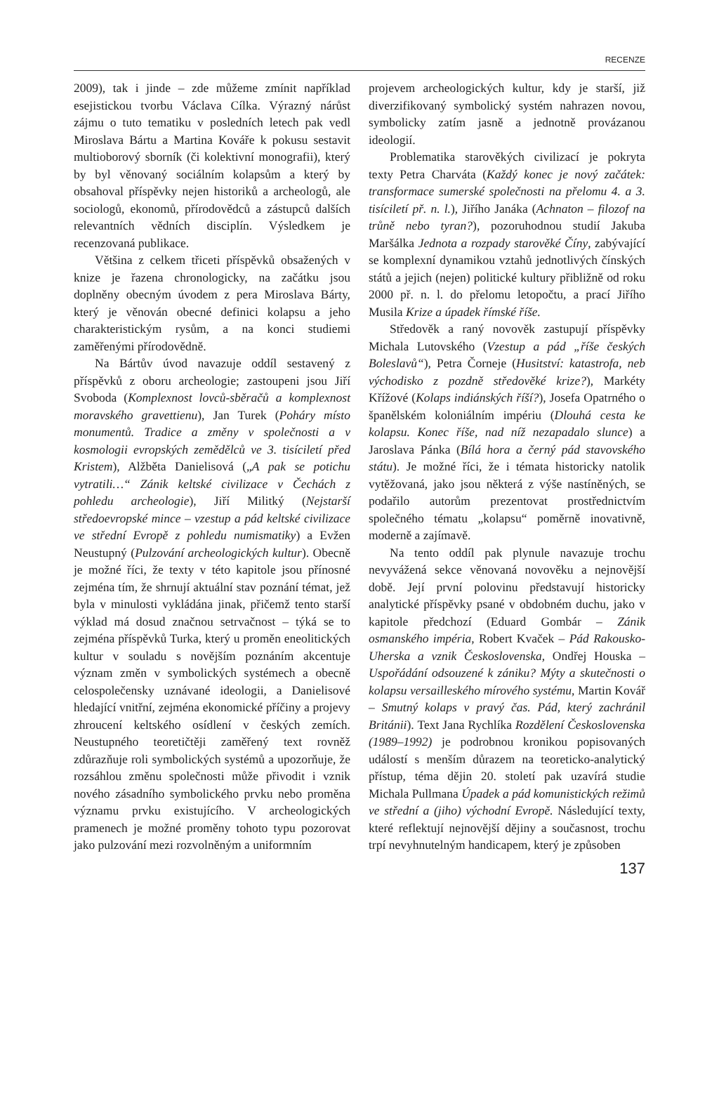RECENZE
2009), tak i jinde – zde můžeme zmínit například esejistickou tvorbu Václava Cílka. Výrazný nárůst zájmu o tuto tematiku v posledních letech pak vedl Miroslava Bártu a Martina Kováře k pokusu sestavit multioborový sborník (či kolektivní monografii), který by byl věnovaný sociálním kolapsům a který by obsahoval příspěvky nejen historiků a archeologů, ale sociologů, ekonomů, přírodovědců a zástupců dalších relevantních vědních disciplín. Výsledkem je recenzovaná publikace.
Většina z celkem třiceti příspěvků obsažených v knize je řazena chronologicky, na začátku jsou doplněny obecným úvodem z pera Miroslava Bárty, který je věnován obecné definici kolapsu a jeho charakteristickým rysům, a na konci studiemi zaměřenými přírodovědně.
Na Bártův úvod navazuje oddíl sestavený z příspěvků z oboru archeologie; zastoupeni jsou Jiří Svoboda (Komplexnost lovců-sběračů a komplexnost moravského gravettienu), Jan Turek (Poháry místo monumentů. Tradice a změny v společnosti a v kosmologii evropských zemědělců ve 3. tisíciletí před Kristem), Alžběta Danielisová („A pak se potichu vytratili…“ Zánik keltské civilizace v Čechách z pohledu archeologie), Jiří Militký (Nejstarší středoevropské mince – vzestup a pád keltské civilizace ve střední Evropě z pohledu numismatiky) a Evžen Neustupný (Pulzování archeologických kultur). Obecně je možné říci, že texty v této kapitole jsou přínosné zejména tím, že shrnují aktuální stav poznání témat, jež byla v minulosti vykládána jinak, přičemž tento starší výklad má dosud značnou setrvačnost – týká se to zejména příspěvků Turka, který u proměn eneolitických kultur v souladu s novějším poznáním akcentuje význam změn v symbolických systémech a obecně celospolečensky uznávané ideologii, a Danielisové hledající vnitřní, zejména ekonomické příčiny a projevy zhroucení keltského osídlení v českých zemích. Neustupného teoretičtěji zaměřený text rovněž zdůrazňuje roli symbolických systémů a upozorňuje, že rozsáhlou změnu společnosti může přivodit i vznik nového zásadního symbolického prvku nebo proměna významu prvku existujícího. V archeologických pramenech je možné proměny tohoto typu pozorovat jako pulzování mezi rozvolněným a uniformním
projevem archeologických kultur, kdy je starší, již diverzifikovaný symbolický systém nahrazen novou, symbolicky zatím jasně a jednotně provázanou ideologií.
Problematika starověkých civilizací je pokryta texty Petra Charváta (Každý konec je nový začátek: transformace sumerské společnosti na přelomu 4. a 3. tisíciletí př. n. l.), Jiřího Janáka (Achnaton – filozof na trůně nebo tyran?), pozoruhodnou studií Jakuba Maršálka Jednota a rozpady starověké Číny, zabývající se komplexní dynamikou vztahů jednotlivých čínských států a jejich (nejen) politické kultury přibližně od roku 2000 př. n. l. do přelomu letopočtu, a prací Jiřího Musila Krize a úpadek římské říše.
Středověk a raný novověk zastupují příspěvky Michala Lutovského (Vzestup a pád „říše českých Boleslavů“), Petra Čorneje (Husitství: katastrofa, neb východisko z pozdně středověké krize?), Markéty Křížové (Kolaps indiánských říší?), Josefa Opatrného o španělském koloniálním impériu (Dlouhá cesta ke kolapsu. Konec říše, nad níž nezapadalo slunce) a Jaroslava Pánka (Bílá hora a černý pád stavovského státu). Je možné říci, že i témata historicky natolik vytěžovaná, jako jsou některá z výše nastíněných, se podařilo autorům prezentovat prostřednictvím společného tématu „kolapsu“ poměrně inovativně, moderně a zajímavě.
Na tento oddíl pak plynule navazuje trochu nevyvážená sekce věnovaná novověku a nejnovější době. Její první polovinu představují historicky analytické příspěvky psané v obdobném duchu, jako v kapitole předchozí (Eduard Gombár – Zánik osmanského impéria, Robert Kvaček – Pád Rakousko-Uherska a vznik Československa, Ondřej Houska – Uspořádání odsouzené k zániku? Mýty a skutečnosti o kolapsu versailleského mírového systému, Martin Kovář – Smutný kolaps v pravý čas. Pád, který zachránil Británii). Text Jana Rychlíka Rozdělení Československa (1989–1992) je podrobnou kronikou popisovaných událostí s menším důrazem na teoreticko-analytický přístup, téma dějin 20. století pak uzavírá studie Michala Pullmana Úpadek a pád komunistických režimů ve střední a (jiho) východní Evropě. Následující texty, které reflektují nejnovější dějiny a současnost, trochu trpí nevyhnutelným handicapem, který je způsoben
137